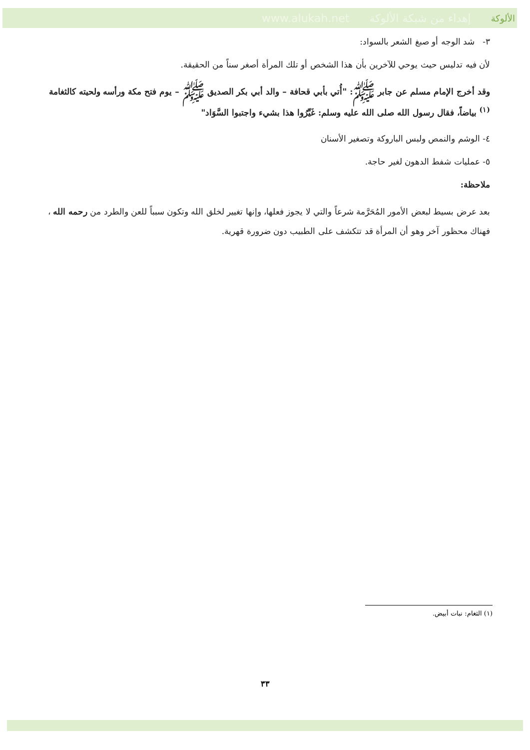www.alukah.net إهداء من شبكة الألوكة الألوكة
٣- شد الوجه أو صبغ الشعر بالسواد:
لأن فيه تدليس حيث يوحي للآخرين بأن هذا الشخص أو تلك المرأة أصغر سناً من الحقيقة.
وقد أخرج الإمام مسلم عن جابر ﷺ: "أُتي بأبي قحافة – والد أبي بكر الصديق ﷺ – يوم فتح مكة ورأسه ولحيته كالثغامة <sup>(١)</sup> بياضاً، فقال رسول الله صلى الله عليه وسلم: غَيِّرُوا هذا بشيء واجتبوا السَّوَاد"
٤- الوشم والنمص ولبس الباروكة وتصغير الأسنان
٥- عمليات شفط الدهون لغير حاجة.
ملاحظة:
بعد عرض بسيط لبعض الأمور المُحَرَّمة شرعاً والتي لا يجوز فعلها، وإنها تغيير لخلق الله وتكون سبباً للعن والطرد من رحمه الله ، فهناك محظور آخر وهو أن المرأة قد تتكشف على الطبيب دون ضرورة قهرية.
(١) الثغام: نبات أبيض.
٣٣